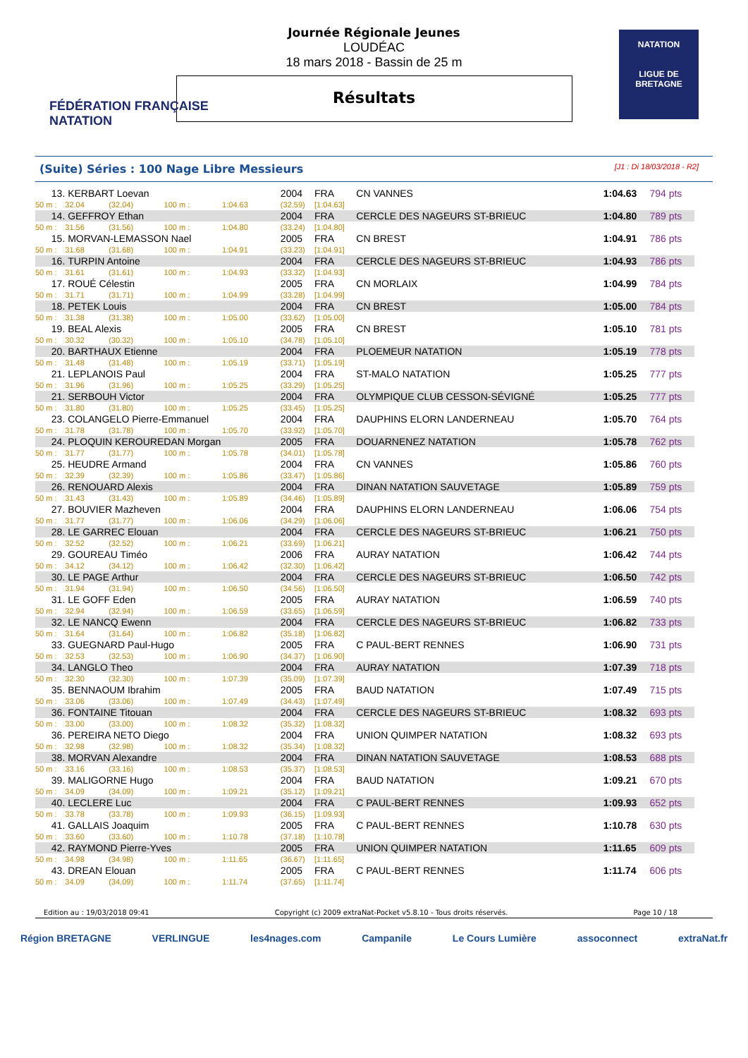FÉDÉRATION FRANÇAISE
NATATION
NATATION
LIGUE DE
BRETAGNE
Journée Régionale Jeunes
LOUDÉAC
18 mars 2018 - Bassin de 25 m
Résultats
(Suite) Séries : 100 Nage Libre Messieurs [J1 : Di 18/03/2018 - R2]
| 13. | KERBART Loevan | | | | 2004 | FRA | CN VANNES | 1:04.63 | 794 pts |
| 50 m : | 32.04 | (32.04) | 100 m : | 1:04.63 | (32.59) | [1:04.63] | | | |
| 14. | GEFFROY Ethan | | | | 2004 | FRA | CERCLE DES NAGEURS ST-BRIEUC | 1:04.80 | 789 pts |
| 50 m : | 31.56 | (31.56) | 100 m : | 1:04.80 | (33.24) | [1:04.80] | | | |
| 15. | MORVAN-LEMASSON Nael | | | | 2005 | FRA | CN BREST | 1:04.91 | 786 pts |
| 50 m : | 31.68 | (31.68) | 100 m : | 1:04.91 | (33.23) | [1:04.91] | | | |
| 16. | TURPIN Antoine | | | | 2004 | FRA | CERCLE DES NAGEURS ST-BRIEUC | 1:04.93 | 786 pts |
| 50 m : | 31.61 | (31.61) | 100 m : | 1:04.93 | (33.32) | [1:04.93] | | | |
| 17. | ROUÉ Célestin | | | | 2005 | FRA | CN MORLAIX | 1:04.99 | 784 pts |
| 50 m : | 31.71 | (31.71) | 100 m : | 1:04.99 | (33.28) | [1:04.99] | | | |
| 18. | PETEK Louis | | | | 2004 | FRA | CN BREST | 1:05.00 | 784 pts |
| 50 m : | 31.38 | (31.38) | 100 m : | 1:05.00 | (33.62) | [1:05.00] | | | |
| 19. | BEAL Alexis | | | | 2005 | FRA | CN BREST | 1:05.10 | 781 pts |
| 50 m : | 30.32 | (30.32) | 100 m : | 1:05.10 | (34.78) | [1:05.10] | | | |
| 20. | BARTHAUX Etienne | | | | 2004 | FRA | PLOEMEUR NATATION | 1:05.19 | 778 pts |
| 50 m : | 31.48 | (31.48) | 100 m : | 1:05.19 | (33.71) | [1:05.19] | | | |
| 21. | LEPLANOIS Paul | | | | 2004 | FRA | ST-MALO NATATION | 1:05.25 | 777 pts |
| 50 m : | 31.96 | (31.96) | 100 m : | 1:05.25 | (33.29) | [1:05.25] | | | |
| 21. | SERBOUH Victor | | | | 2004 | FRA | OLYMPIQUE CLUB CESSON-SÉVIGNÉ | 1:05.25 | 777 pts |
| 50 m : | 31.80 | (31.80) | 100 m : | 1:05.25 | (33.45) | [1:05.25] | | | |
| 23. | COLANGELO Pierre-Emmanuel | | | | 2004 | FRA | DAUPHINS ELORN LANDERNEAU | 1:05.70 | 764 pts |
| 50 m : | 31.78 | (31.78) | 100 m : | 1:05.70 | (33.92) | [1:05.70] | | | |
| 24. | PLOQUIN KEROUREDAN Morgan | | | | 2005 | FRA | DOUARNENEZ NATATION | 1:05.78 | 762 pts |
| 50 m : | 31.77 | (31.77) | 100 m : | 1:05.78 | (34.01) | [1:05.78] | | | |
| 25. | HEUDRE Armand | | | | 2004 | FRA | CN VANNES | 1:05.86 | 760 pts |
| 50 m : | 32.39 | (32.39) | 100 m : | 1:05.86 | (33.47) | [1:05.86] | | | |
| 26. | RENOUARD Alexis | | | | 2004 | FRA | DINAN NATATION SAUVETAGE | 1:05.89 | 759 pts |
| 50 m : | 31.43 | (31.43) | 100 m : | 1:05.89 | (34.46) | [1:05.89] | | | |
| 27. | BOUVIER Mazheven | | | | 2004 | FRA | DAUPHINS ELORN LANDERNEAU | 1:06.06 | 754 pts |
| 50 m : | 31.77 | (31.77) | 100 m : | 1:06.06 | (34.29) | [1:06.06] | | | |
| 28. | LE GARREC Elouan | | | | 2004 | FRA | CERCLE DES NAGEURS ST-BRIEUC | 1:06.21 | 750 pts |
| 50 m : | 32.52 | (32.52) | 100 m : | 1:06.21 | (33.69) | [1:06.21] | | | |
| 29. | GOUREAU Timéo | | | | 2006 | FRA | AURAY NATATION | 1:06.42 | 744 pts |
| 50 m : | 34.12 | (34.12) | 100 m : | 1:06.42 | (32.30) | [1:06.42] | | | |
| 30. | LE PAGE Arthur | | | | 2004 | FRA | CERCLE DES NAGEURS ST-BRIEUC | 1:06.50 | 742 pts |
| 50 m : | 31.94 | (31.94) | 100 m : | 1:06.50 | (34.56) | [1:06.50] | | | |
| 31. | LE GOFF Eden | | | | 2005 | FRA | AURAY NATATION | 1:06.59 | 740 pts |
| 50 m : | 32.94 | (32.94) | 100 m : | 1:06.59 | (33.65) | [1:06.59] | | | |
| 32. | LE NANCQ Ewenn | | | | 2004 | FRA | CERCLE DES NAGEURS ST-BRIEUC | 1:06.82 | 733 pts |
| 50 m : | 31.64 | (31.64) | 100 m : | 1:06.82 | (35.18) | [1:06.82] | | | |
| 33. | GUEGNARD Paul-Hugo | | | | 2005 | FRA | C PAUL-BERT RENNES | 1:06.90 | 731 pts |
| 50 m : | 32.53 | (32.53) | 100 m : | 1:06.90 | (34.37) | [1:06.90] | | | |
| 34. | LANGLO Theo | | | | 2004 | FRA | AURAY NATATION | 1:07.39 | 718 pts |
| 50 m : | 32.30 | (32.30) | 100 m : | 1:07.39 | (35.09) | [1:07.39] | | | |
| 35. | BENNAOUM Ibrahim | | | | 2005 | FRA | BAUD NATATION | 1:07.49 | 715 pts |
| 50 m : | 33.06 | (33.06) | 100 m : | 1:07.49 | (34.43) | [1:07.49] | | | |
| 36. | FONTAINE Titouan | | | | 2004 | FRA | CERCLE DES NAGEURS ST-BRIEUC | 1:08.32 | 693 pts |
| 50 m : | 33.00 | (33.00) | 100 m : | 1:08.32 | (35.32) | [1:08.32] | | | |
| 36. | PEREIRA NETO Diego | | | | 2004 | FRA | UNION QUIMPER NATATION | 1:08.32 | 693 pts |
| 50 m : | 32.98 | (32.98) | 100 m : | 1:08.32 | (35.34) | [1:08.32] | | | |
| 38. | MORVAN Alexandre | | | | 2004 | FRA | DINAN NATATION SAUVETAGE | 1:08.53 | 688 pts |
| 50 m : | 33.16 | (33.16) | 100 m : | 1:08.53 | (35.37) | [1:08.53] | | | |
| 39. | MALIGORNE Hugo | | | | 2004 | FRA | BAUD NATATION | 1:09.21 | 670 pts |
| 50 m : | 34.09 | (34.09) | 100 m : | 1:09.21 | (35.12) | [1:09.21] | | | |
| 40. | LECLERE Luc | | | | 2004 | FRA | C PAUL-BERT RENNES | 1:09.93 | 652 pts |
| 50 m : | 33.78 | (33.78) | 100 m : | 1:09.93 | (36.15) | [1:09.93] | | | |
| 41. | GALLAIS Joaquim | | | | 2005 | FRA | C PAUL-BERT RENNES | 1:10.78 | 630 pts |
| 50 m : | 33.60 | (33.60) | 100 m : | 1:10.78 | (37.18) | [1:10.78] | | | |
| 42. | RAYMOND Pierre-Yves | | | | 2005 | FRA | UNION QUIMPER NATATION | 1:11.65 | 609 pts |
| 50 m : | 34.98 | (34.98) | 100 m : | 1:11.65 | (36.67) | [1:11.65] | | | |
| 43. | DREAN Elouan | | | | 2005 | FRA | C PAUL-BERT RENNES | 1:11.74 | 606 pts |
| 50 m : | 34.09 | (34.09) | 100 m : | 1:11.74 | (37.65) | [1:11.74] | | | |
Edition au : 19/03/2018 09:41 Copyright (c) 2009 extraNat-Pocket v5.8.10 - Tous droits réservés. Page 10 / 18
Région BRETAGNE VERLINGUE les4nages.com Campanile Le Cours Lumière assoconnect extraNat.fr